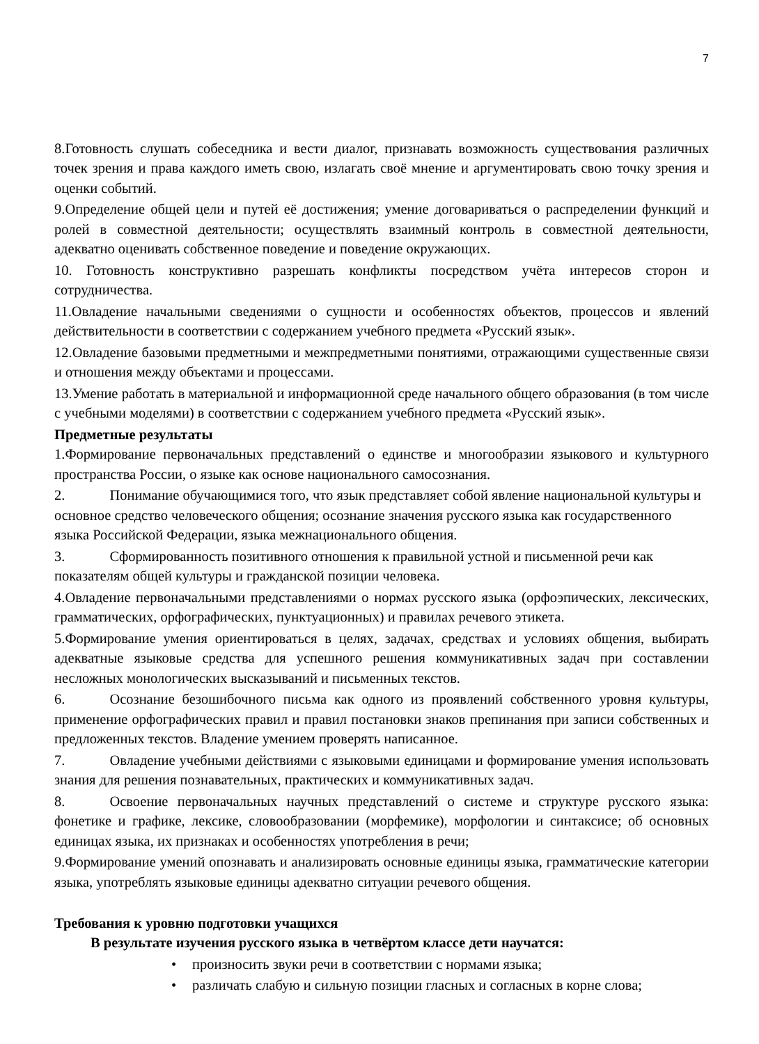7
8.Готовность слушать собеседника и вести диалог, признавать возможность существования различных точек зрения и права каждого иметь свою, излагать своё мнение и аргументировать свою точку зрения и оценки событий.
9.Определение общей цели и путей её достижения; умение договариваться о распределении функций и ролей в совместной деятельности; осуществлять взаимный контроль в совместной деятельности, адекватно оценивать собственное поведение и поведение окружающих.
10. Готовность конструктивно разрешать конфликты посредством учёта интересов сторон и сотрудничества.
11.Овладение начальными сведениями о сущности и особенностях объектов, процессов и явлений действительности в соответствии с содержанием учебного предмета «Русский язык».
12.Овладение базовыми предметными и межпредметными понятиями, отражающими существенные связи и отношения между объектами и процессами.
13.Умение работать в материальной и информационной среде начального общего образования (в том числе с учебными моделями) в соответствии с содержанием учебного предмета «Русский язык».
Предметные результаты
1.Формирование первоначальных представлений о единстве и многообразии языкового и культурного пространства России, о языке как основе национального самосознания.
2. Понимание обучающимися того, что язык представляет собой явление национальной культуры и основное средство человеческого общения; осознание значения русского языка как государственного языка Российской Федерации, языка межнационального общения.
3. Сформированность позитивного отношения к правильной устной и письменной речи как показателям общей культуры и гражданской позиции человека.
4.Овладение первоначальными представлениями о нормах русского языка (орфоэпических, лексических, грамматических, орфографических, пунктуационных) и правилах речевого этикета.
5.Формирование умения ориентироваться в целях, задачах, средствах и условиях общения, выбирать адекватные языковые средства для успешного решения коммуникативных задач при составлении несложных монологических высказываний и письменных текстов.
6. Осознание безошибочного письма как одного из проявлений собственного уровня культуры, применение орфографических правил и правил постановки знаков препинания при записи собственных и предложенных текстов. Владение умением проверять написанное.
7. Овладение учебными действиями с языковыми единицами и формирование умения использовать знания для решения познавательных, практических и коммуникативных задач.
8. Освоение первоначальных научных представлений о системе и структуре русского языка: фонетике и графике, лексике, словообразовании (морфемике), морфологии и синтаксисе; об основных единицах языка, их признаках и особенностях употребления в речи;
9.Формирование умений опознавать и анализировать основные единицы языка, грамматические категории языка, употреблять языковые единицы адекватно ситуации речевого общения.
Требования к уровню подготовки учащихся
В результате изучения русского языка в четвёртом классе дети научатся:
• произносить звуки речи в соответствии с нормами языка;
• различать слабую и сильную позиции гласных и согласных в корне слова;